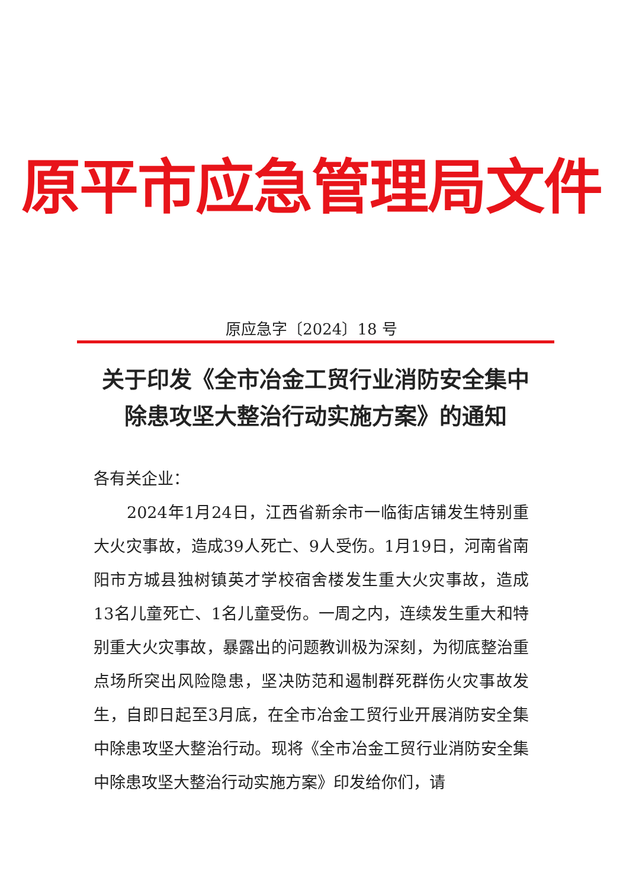原平市应急管理局文件
原应急字〔2024〕18 号
关于印发《全市冶金工贸行业消防安全集中
除患攻坚大整治行动实施方案》的通知
各有关企业：
2024年1月24日，江西省新余市一临街店铺发生特别重大火灾事故，造成39人死亡、9人受伤。1月19日，河南省南阳市方城县独树镇英才学校宿舍楼发生重大火灾事故，造成13名儿童死亡、1名儿童受伤。一周之内，连续发生重大和特别重大火灾事故，暴露出的问题教训极为深刻，为彻底整治重点场所突出风险隐患，坚决防范和遏制群死群伤火灾事故发生，自即日起至3月底，在全市冶金工贸行业开展消防安全集中除患攻坚大整治行动。现将《全市冶金工贸行业消防安全集中除患攻坚大整治行动实施方案》印发给你们，请